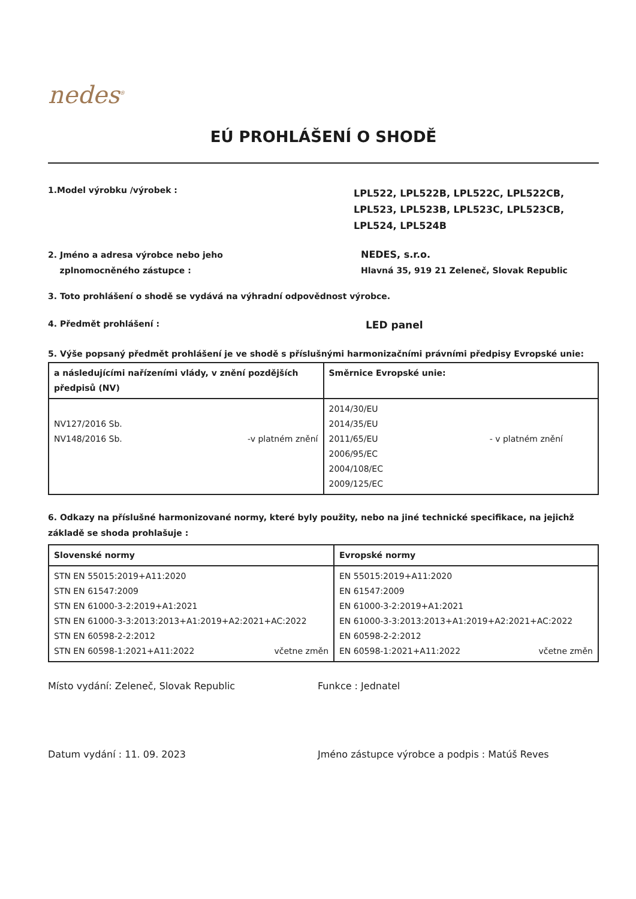nedes<sup>®</sup>
EÚ PROHLÁŠENÍ O SHODĚ
1.Model výrobku /výrobek :
LPL522, LPL522B, LPL522C, LPL522CB, LPL523, LPL523B, LPL523C, LPL523CB, LPL524, LPL524B
2. Jméno a adresa výrobce nebo jeho
zplnomocněného zástupce :
NEDES, s.r.o.
Hlavná 35, 919 21 Zeleneč, Slovak Republic
3. Toto prohlášení o shodě se vydává na výhradní odpovědnost výrobce.
4. Předmět prohlášení :
LED panel
5. Výše popsaný předmět prohlášení je ve shodě s příslušnými harmonizačními právními předpisy Evropské unie:
| a následujícími nařízeními vlády, v znění pozdějších předpisů (NV) | Směrnice Evropské unie: |
| --- | --- |
| NV127/2016 Sb. NV148/2016 Sb. -v platném znění | 2014/30/EU 2014/35/EU 2011/65/EU 2006/95/EC 2004/108/EC 2009/125/EC - v platném znění |
6. Odkazy na příslušné harmonizované normy, které byly použity, nebo na jiné technické specifikace, na jejichž základě se shoda prohlašuje :
| Slovenské normy | Evropské normy |
| --- | --- |
| STN EN 55015:2019+A11:2020 STN EN 61547:2009 STN EN 61000-3-2:2019+A1:2021 STN EN 61000-3-3:2013:2013+A1:2019+A2:2021+AC:2022 STN EN 60598-2-2:2012 STN EN 60598-1:2021+A11:2022 včetne změn | EN 55015:2019+A11:2020 EN 61547:2009 EN 61000-3-2:2019+A1:2021 EN 61000-3-3:2013:2013+A1:2019+A2:2021+AC:2022 EN 60598-2-2:2012 EN 60598-1:2021+A11:2022 včetne změn |
Místo vydání: Zeleneč, Slovak Republic Funkce : Jednatel
Datum vydání : 11. 09. 2023 Jméno zástupce výrobce a podpis : Matúš Reves